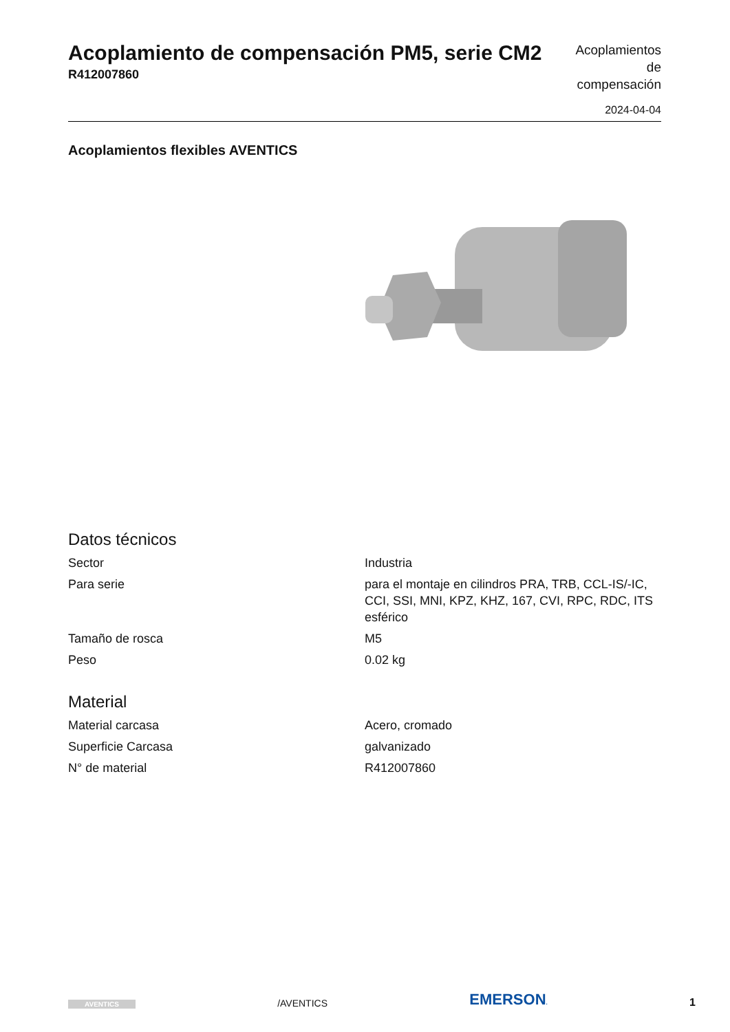Acoplamiento de compensación PM5, serie CM2
R412007860
Acoplamientos de compensación
2024-04-04
Acoplamientos flexibles AVENTICS
Datos técnicos
| Sector | Industria |
| Para serie | para el montaje en cilindros PRA, TRB, CCL-IS/-IC, CCI, SSI, MNI, KPZ, KHZ, 167, CVI, RPC, RDC, ITS esférico |
| Tamaño de rosca | M5 |
| Peso | 0.02 kg |
Material
| Material carcasa | Acero, cromado |
| Superficie Carcasa | galvanizado |
| N° de material | R412007860 |
AVENTICS /AVENTICS EMERSON. 1